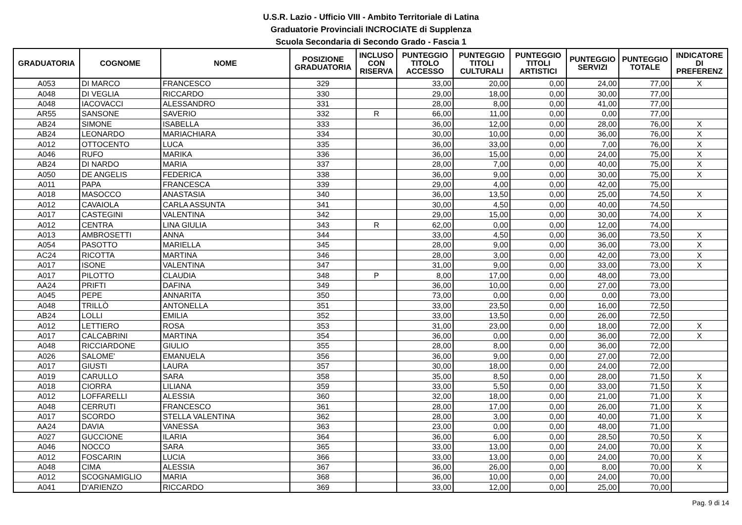U.S.R. Lazio - Ufficio VIII - Ambito Territoriale di Latina
Graduatorie Provinciali INCROCIATE di Supplenza
Scuola Secondaria di Secondo Grado - Fascia 1
| GRADUATORIA | COGNOME | NOME | POSIZIONE GRADUATORIA | INCLUSO CON RISERVA | PUNTEGGIO TITOLO ACCESSO | PUNTEGGIO TITOLI CULTURALI | PUNTEGGIO TITOLI ARTISTICI | PUNTEGGIO SERVIZI | PUNTEGGIO TOTALE | INDICATORE DI PREFERENZ |
| --- | --- | --- | --- | --- | --- | --- | --- | --- | --- | --- |
| A053 | DI MARCO | FRANCESCO | 329 | | 33,00 | 20,00 | 0,00 | 24,00 | 77,00 | X |
| A048 | DI VEGLIA | RICCARDO | 330 | | 29,00 | 18,00 | 0,00 | 30,00 | 77,00 | |
| A048 | IACOVACCI | ALESSANDRO | 331 | | 28,00 | 8,00 | 0,00 | 41,00 | 77,00 | |
| AR55 | SANSONE | SAVERIO | 332 | R | 66,00 | 11,00 | 0,00 | 0,00 | 77,00 | |
| AB24 | SIMONE | ISABELLA | 333 | | 36,00 | 12,00 | 0,00 | 28,00 | 76,00 | X |
| AB24 | LEONARDO | MARIACHIARA | 334 | | 30,00 | 10,00 | 0,00 | 36,00 | 76,00 | X |
| A012 | OTTOCENTO | LUCA | 335 | | 36,00 | 33,00 | 0,00 | 7,00 | 76,00 | X |
| A046 | RUFO | MARIKA | 336 | | 36,00 | 15,00 | 0,00 | 24,00 | 75,00 | X |
| AB24 | DI NARDO | MARIA | 337 | | 28,00 | 7,00 | 0,00 | 40,00 | 75,00 | X |
| A050 | DE ANGELIS | FEDERICA | 338 | | 36,00 | 9,00 | 0,00 | 30,00 | 75,00 | X |
| A011 | PAPA | FRANCESCA | 339 | | 29,00 | 4,00 | 0,00 | 42,00 | 75,00 | |
| A018 | MASOCCO | ANASTASIA | 340 | | 36,00 | 13,50 | 0,00 | 25,00 | 74,50 | X |
| A012 | CAVAIOLA | CARLA ASSUNTA | 341 | | 30,00 | 4,50 | 0,00 | 40,00 | 74,50 | |
| A017 | CASTEGINI | VALENTINA | 342 | | 29,00 | 15,00 | 0,00 | 30,00 | 74,00 | X |
| A012 | CENTRA | LINA GIULIA | 343 | R | 62,00 | 0,00 | 0,00 | 12,00 | 74,00 | |
| A013 | AMBROSETTI | ANNA | 344 | | 33,00 | 4,50 | 0,00 | 36,00 | 73,50 | X |
| A054 | PASOTTO | MARIELLA | 345 | | 28,00 | 9,00 | 0,00 | 36,00 | 73,00 | X |
| AC24 | RICOTTA | MARTINA | 346 | | 28,00 | 3,00 | 0,00 | 42,00 | 73,00 | X |
| A017 | ISONE | VALENTINA | 347 | | 31,00 | 9,00 | 0,00 | 33,00 | 73,00 | X |
| A017 | PILOTTO | CLAUDIA | 348 | P | 8,00 | 17,00 | 0,00 | 48,00 | 73,00 | |
| AA24 | PRIFTI | DAFINA | 349 | | 36,00 | 10,00 | 0,00 | 27,00 | 73,00 | |
| A045 | PEPE | ANNARITA | 350 | | 73,00 | 0,00 | 0,00 | 0,00 | 73,00 | |
| A048 | TRILLÒ | ANTONELLA | 351 | | 33,00 | 23,50 | 0,00 | 16,00 | 72,50 | |
| AB24 | LOLLI | EMILIA | 352 | | 33,00 | 13,50 | 0,00 | 26,00 | 72,50 | |
| A012 | LETTIERO | ROSA | 353 | | 31,00 | 23,00 | 0,00 | 18,00 | 72,00 | X |
| A017 | CALCABRINI | MARTINA | 354 | | 36,00 | 0,00 | 0,00 | 36,00 | 72,00 | X |
| A048 | RICCIARDONE | GIULIO | 355 | | 28,00 | 8,00 | 0,00 | 36,00 | 72,00 | |
| A026 | SALOME' | EMANUELA | 356 | | 36,00 | 9,00 | 0,00 | 27,00 | 72,00 | |
| A017 | GIUSTI | LAURA | 357 | | 30,00 | 18,00 | 0,00 | 24,00 | 72,00 | |
| A019 | CARULLO | SARA | 358 | | 35,00 | 8,50 | 0,00 | 28,00 | 71,50 | X |
| A018 | CIORRA | LILIANA | 359 | | 33,00 | 5,50 | 0,00 | 33,00 | 71,50 | X |
| A012 | LOFFARELLI | ALESSIA | 360 | | 32,00 | 18,00 | 0,00 | 21,00 | 71,00 | X |
| A048 | CERRUTI | FRANCESCO | 361 | | 28,00 | 17,00 | 0,00 | 26,00 | 71,00 | X |
| A017 | SCORDO | STELLA VALENTINA | 362 | | 28,00 | 3,00 | 0,00 | 40,00 | 71,00 | X |
| AA24 | DAVIA | VANESSA | 363 | | 23,00 | 0,00 | 0,00 | 48,00 | 71,00 | |
| A027 | GUCCIONE | ILARIA | 364 | | 36,00 | 6,00 | 0,00 | 28,50 | 70,50 | X |
| A046 | NOCCO | SARA | 365 | | 33,00 | 13,00 | 0,00 | 24,00 | 70,00 | X |
| A012 | FOSCARIN | LUCIA | 366 | | 33,00 | 13,00 | 0,00 | 24,00 | 70,00 | X |
| A048 | CIMA | ALESSIA | 367 | | 36,00 | 26,00 | 0,00 | 8,00 | 70,00 | X |
| A012 | SCOGNAMIGLIO | MARIA | 368 | | 36,00 | 10,00 | 0,00 | 24,00 | 70,00 | |
| A041 | D'ARIENZO | RICCARDO | 369 | | 33,00 | 12,00 | 0,00 | 25,00 | 70,00 | |
Pag. 9 di 14